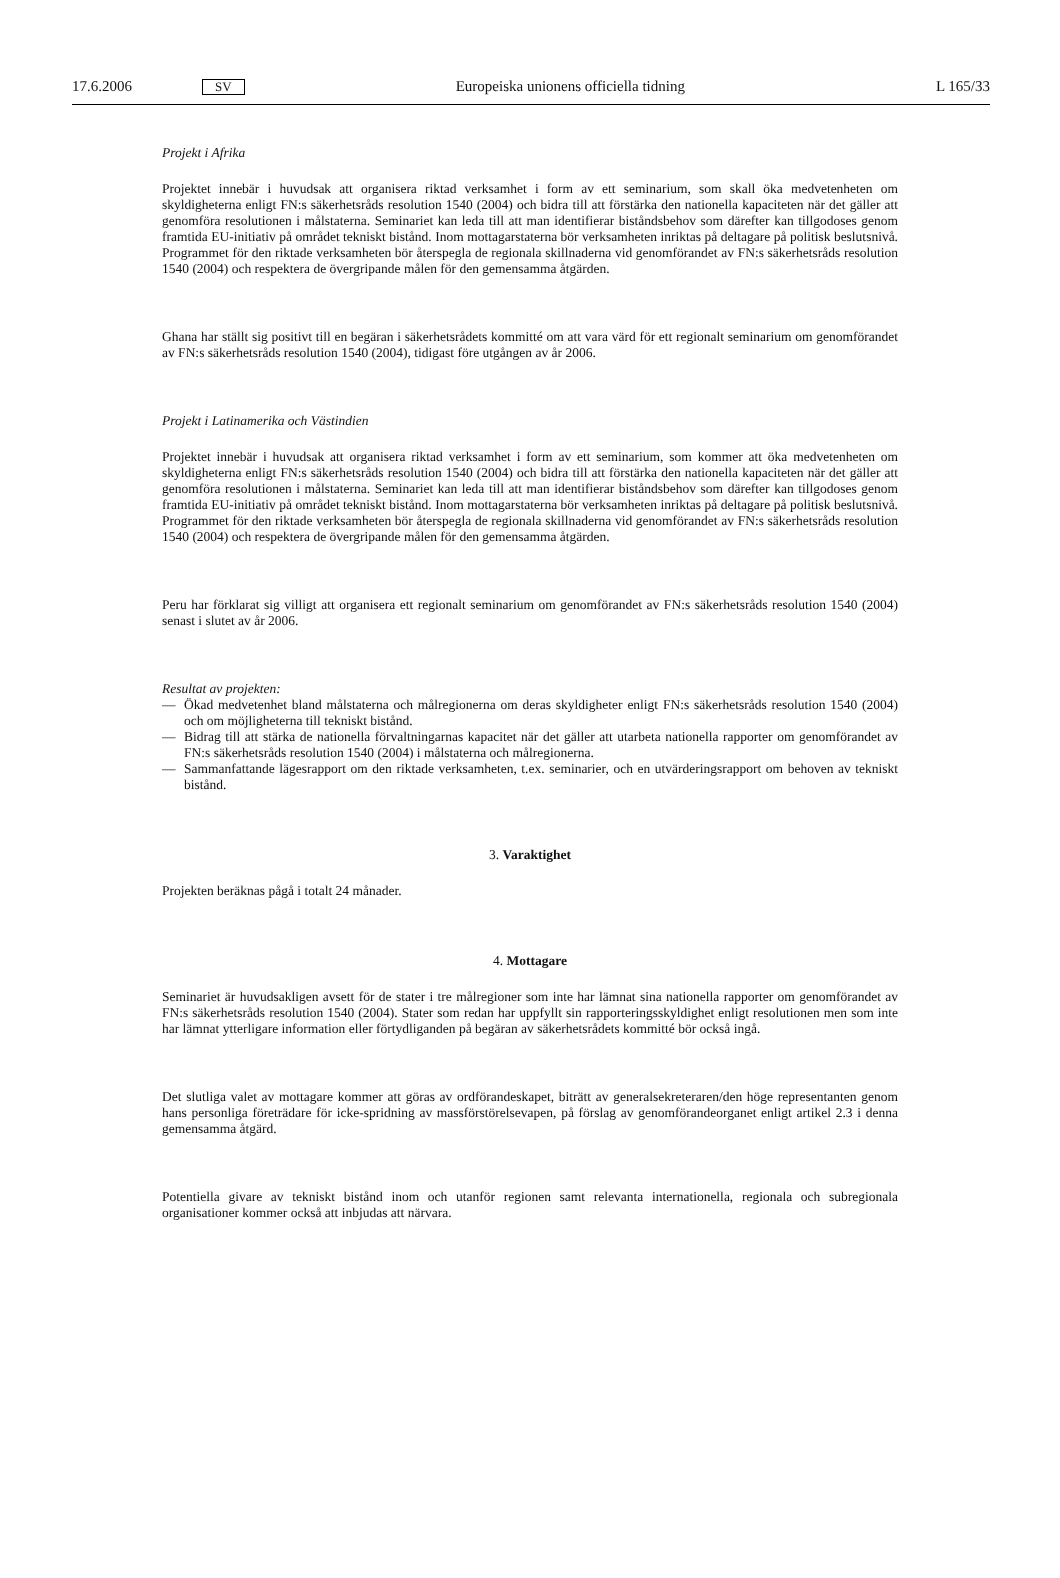17.6.2006
SV
Europeiska unionens officiella tidning
L 165/33
Projekt i Afrika
Projektet innebär i huvudsak att organisera riktad verksamhet i form av ett seminarium, som skall öka medvetenheten om skyldigheterna enligt FN:s säkerhetsråds resolution 1540 (2004) och bidra till att förstärka den nationella kapaciteten när det gäller att genomföra resolutionen i målstaterna. Seminariet kan leda till att man identifierar biståndsbehov som därefter kan tillgodoses genom framtida EU-initiativ på området tekniskt bistånd. Inom mottagarstaterna bör verksamheten inriktas på deltagare på politisk beslutsnivå. Programmet för den riktade verksamheten bör återspegla de regionala skillnaderna vid genomförandet av FN:s säkerhetsråds resolution 1540 (2004) och respektera de övergripande målen för den gemensamma åtgärden.
Ghana har ställt sig positivt till en begäran i säkerhetsrådets kommitté om att vara värd för ett regionalt seminarium om genomförandet av FN:s säkerhetsråds resolution 1540 (2004), tidigast före utgången av år 2006.
Projekt i Latinamerika och Västindien
Projektet innebär i huvudsak att organisera riktad verksamhet i form av ett seminarium, som kommer att öka medvetenheten om skyldigheterna enligt FN:s säkerhetsråds resolution 1540 (2004) och bidra till att förstärka den nationella kapaciteten när det gäller att genomföra resolutionen i målstaterna. Seminariet kan leda till att man identifierar biståndsbehov som därefter kan tillgodoses genom framtida EU-initiativ på området tekniskt bistånd. Inom mottagarstaterna bör verksamheten inriktas på deltagare på politisk beslutsnivå. Programmet för den riktade verksamheten bör återspegla de regionala skillnaderna vid genomförandet av FN:s säkerhetsråds resolution 1540 (2004) och respektera de övergripande målen för den gemensamma åtgärden.
Peru har förklarat sig villigt att organisera ett regionalt seminarium om genomförandet av FN:s säkerhetsråds resolution 1540 (2004) senast i slutet av år 2006.
Resultat av projekten:
— Ökad medvetenhet bland målstaterna och målregionerna om deras skyldigheter enligt FN:s säkerhetsråds resolution 1540 (2004) och om möjligheterna till tekniskt bistånd.
— Bidrag till att stärka de nationella förvaltningarnas kapacitet när det gäller att utarbeta nationella rapporter om genomförandet av FN:s säkerhetsråds resolution 1540 (2004) i målstaterna och målregionerna.
— Sammanfattande lägesrapport om den riktade verksamheten, t.ex. seminarier, och en utvärderingsrapport om behoven av tekniskt bistånd.
3. Varaktighet
Projekten beräknas pågå i totalt 24 månader.
4. Mottagare
Seminariet är huvudsakligen avsett för de stater i tre målregioner som inte har lämnat sina nationella rapporter om genomförandet av FN:s säkerhetsråds resolution 1540 (2004). Stater som redan har uppfyllt sin rapporteringsskyldighet enligt resolutionen men som inte har lämnat ytterligare information eller förtydliganden på begäran av säkerhetsrådets kommitté bör också ingå.
Det slutliga valet av mottagare kommer att göras av ordförandeskapet, biträtt av generalsekreteraren/den höge representanten genom hans personliga företrädare för icke-spridning av massförstörelsevapen, på förslag av genomförandeorganet enligt artikel 2.3 i denna gemensamma åtgärd.
Potentiella givare av tekniskt bistånd inom och utanför regionen samt relevanta internationella, regionala och subregionala organisationer kommer också att inbjudas att närvara.